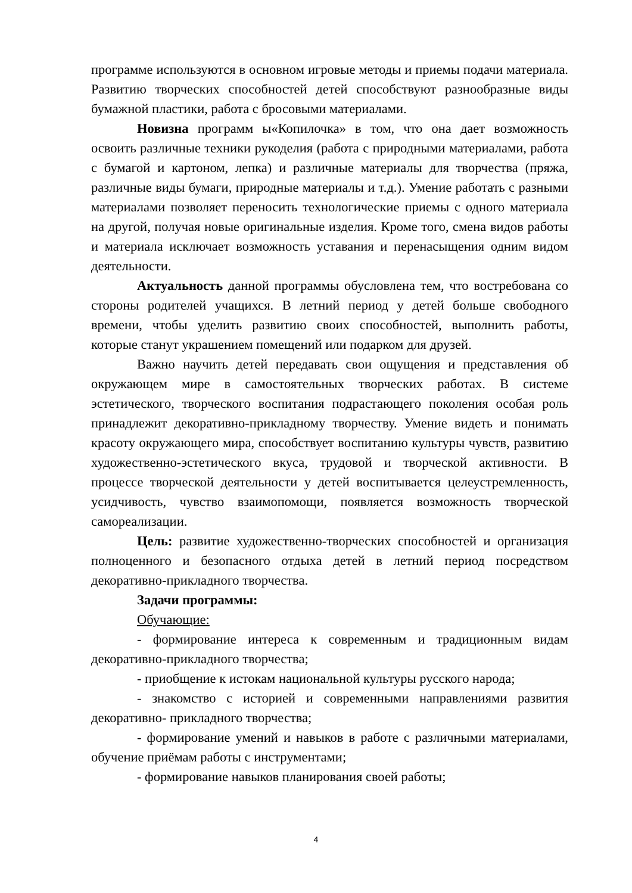программе используются в основном игровые методы и приемы подачи материала. Развитию творческих способностей детей способствуют разнообразные виды бумажной пластики, работа с бросовыми материалами.
Новизна программ ы«Копилочка» в том, что она дает возможность освоить различные техники рукоделия (работа с природными материалами, работа с бумагой и картоном, лепка) и различные материалы для творчества (пряжа, различные виды бумаги, природные материалы и т.д.). Умение работать с разными материалами позволяет переносить технологические приемы с одного материала на другой, получая новые оригинальные изделия. Кроме того, смена видов работы и материала исключает возможность уставания и перенасыщения одним видом деятельности.
Актуальность данной программы обусловлена тем, что востребована со стороны родителей учащихся. В летний период у детей больше свободного времени, чтобы уделить развитию своих способностей, выполнить работы, которые станут украшением помещений или подарком для друзей.
Важно научить детей передавать свои ощущения и представления об окружающем мире в самостоятельных творческих работах. В системе эстетического, творческого воспитания подрастающего поколения особая роль принадлежит декоративно-прикладному творчеству. Умение видеть и понимать красоту окружающего мира, способствует воспитанию культуры чувств, развитию художественно-эстетического вкуса, трудовой и творческой активности. В процессе творческой деятельности у детей воспитывается целеустремленность, усидчивость, чувство взаимопомощи, появляется возможность творческой самореализации.
Цель: развитие художественно-творческих способностей и организация полноценного и безопасного отдыха детей в летний период посредством декоративно-прикладного творчества.
Задачи программы:
Обучающие:
- формирование интереса к современным и традиционным видам декоративно-прикладного творчества;
- приобщение к истокам национальной культуры русского народа;
- знакомство с историей и современными направлениями развития декоративно- прикладного творчества;
- формирование умений и навыков в работе с различными материалами, обучение приёмам работы с инструментами;
- формирование навыков планирования своей работы;
4